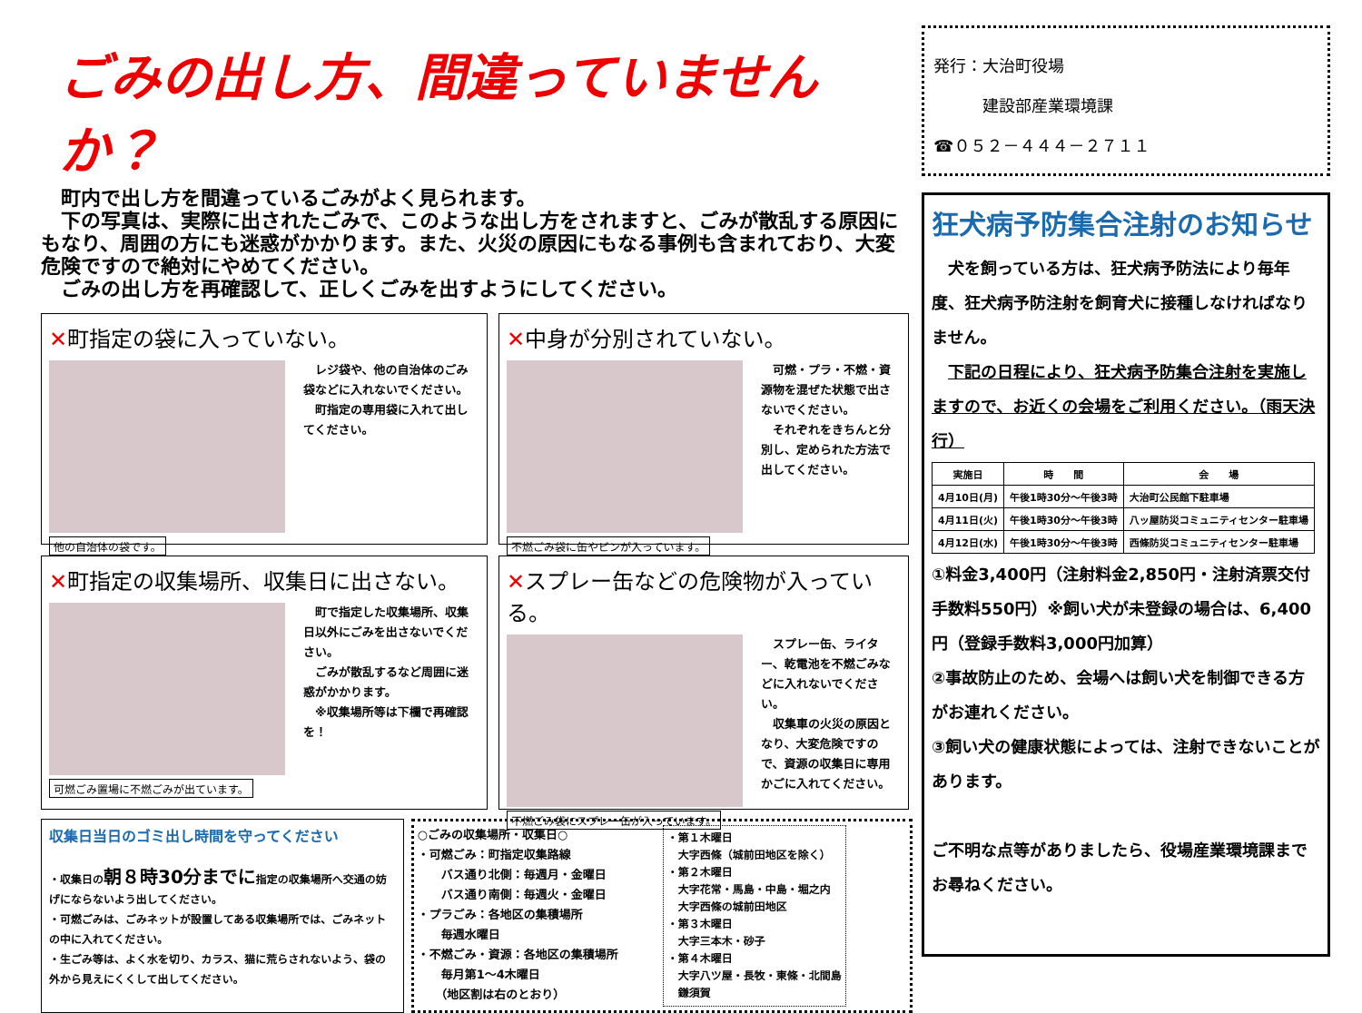ごみの出し方、間違っていませんか？
　町内で出し方を間違っているごみがよく見られます。
　下の写真は、実際に出されたごみで、このような出し方をされますと、ごみが散乱する原因にもなり、周囲の方にも迷惑がかかります。また、火災の原因にもなる事例も含まれており、大変危険ですので絶対にやめてください。
　ごみの出し方を再確認して、正しくごみを出すようにしてください。
✕町指定の袋に入っていない。
　レジ袋や、他の自治体のごみ袋などに入れないでください。
　町指定の専用袋に入れて出してください。
他の自治体の袋です。
✕中身が分別されていない。
　可燃・プラ・不燃・資源物を混ぜた状態で出さないでください。
　それぞれをきちんと分別し、定められた方法で出してください。
不燃ごみ袋に缶やビンが入っています。
✕町指定の収集場所、収集日に出さない。
　町で指定した収集場所、収集日以外にごみを出さないでください。
　ごみが散乱するなど周囲に迷惑がかかります。
　※収集場所等は下欄で再確認を！
可燃ごみ置場に不燃ごみが出ています。
✕スプレー缶などの危険物が入っている。
　スプレー缶、ライター、乾電池を不燃ごみなどに入れないでください。
　収集車の火災の原因となり、大変危険ですので、資源の収集日に専用かごに入れてください。
不燃ごみ袋にスプレー缶が入っています。
収集日当日のゴミ出し時間を守ってください
・収集日の朝８時30分までに指定の収集場所へ交通の妨げにならないよう出してください。
・可燃ごみは、ごみネットが設置してある収集場所では、ごみネットの中に入れてください。
・生ごみ等は、よく水を切り、カラス、猫に荒らされないよう、袋の外から見えにくくして出してください。
○ごみの収集場所・収集日○
・可燃ごみ：町指定収集路線
　　バス通り北側：毎週月・金曜日
　　バス通り南側：毎週火・金曜日
・プラごみ：各地区の集積場所
　　毎週水曜日
・不燃ごみ・資源：各地区の集積場所
　　毎月第1～4木曜日
　　（地区割は右のとおり）
・第１木曜日
　大字西條（城前田地区を除く）
・第２木曜日
　大字花常・馬島・中島・堀之内
　大字西條の城前田地区
・第３木曜日
　大字三本木・砂子
・第４木曜日
　大字八ツ屋・長牧・東條・北間島
　鎌須賀
発行：大治町役場
　　　建設部産業環境課
☎０５２－４４４－２７１１
狂犬病予防集合注射のお知らせ
　犬を飼っている方は、狂犬病予防法により毎年度、狂犬病予防注射を飼育犬に接種しなければなりません。
　下記の日程により、狂犬病予防集合注射を実施しますので、お近くの会場をご利用ください。（雨天決行）
| 実施日 | 時 間 | 会 場 |
| --- | --- | --- |
| 4月10日(月) | 午後1時30分～午後3時 | 大治町公民館下駐車場 |
| 4月11日(火) | 午後1時30分～午後3時 | 八ッ屋防災コミュニティセンター駐車場 |
| 4月12日(水) | 午後1時30分～午後3時 | 西條防災コミュニティセンター駐車場 |
①料金3,400円（注射料金2,850円・注射済票交付手数料550円）※飼い犬が未登録の場合は、6,400円（登録手数料3,000円加算）
②事故防止のため、会場へは飼い犬を制御できる方がお連れください。
③飼い犬の健康状態によっては、注射できないことがあります。
ご不明な点等がありましたら、役場産業環境課までお尋ねください。